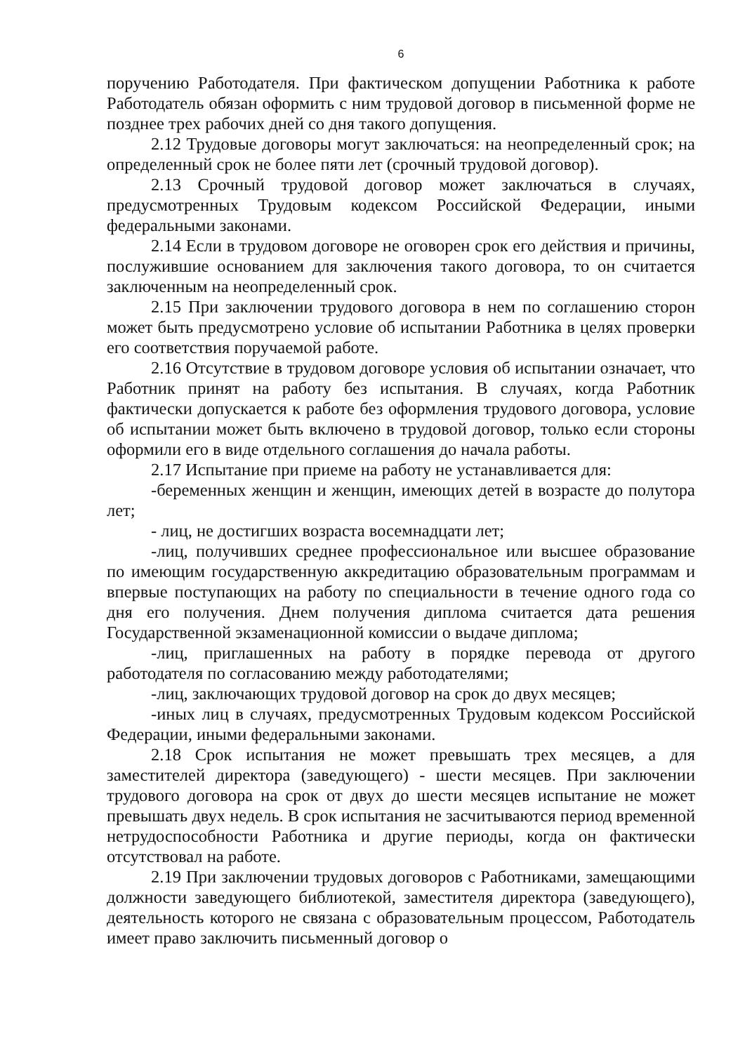6
поручению Работодателя. При фактическом допущении Работника к работе Работодатель обязан оформить с ним трудовой договор в письменной форме не позднее трех рабочих дней со дня такого допущения.
2.12 Трудовые договоры могут заключаться: на неопределенный срок; на определенный срок не более пяти лет (срочный трудовой договор).
2.13 Срочный трудовой договор может заключаться в случаях, предусмотренных Трудовым кодексом Российской Федерации, иными федеральными законами.
2.14 Если в трудовом договоре не оговорен срок его действия и причины, послужившие основанием для заключения такого договора, то он считается заключенным на неопределенный срок.
2.15 При заключении трудового договора в нем по соглашению сторон может быть предусмотрено условие об испытании Работника в целях проверки его соответствия поручаемой работе.
2.16 Отсутствие в трудовом договоре условия об испытании означает, что Работник принят на работу без испытания. В случаях, когда Работник фактически допускается к работе без оформления трудового договора, условие об испытании может быть включено в трудовой договор, только если стороны оформили его в виде отдельного соглашения до начала работы.
2.17 Испытание при приеме на работу не устанавливается для:
-беременных женщин и женщин, имеющих детей в возрасте до полутора лет;
- лиц, не достигших возраста восемнадцати лет;
-лиц, получивших среднее профессиональное или высшее образование по имеющим государственную аккредитацию образовательным программам и впервые поступающих на работу по специальности в течение одного года со дня его получения. Днем получения диплома считается дата решения Государственной экзаменационной комиссии о выдаче диплома;
-лиц, приглашенных на работу в порядке перевода от другого работодателя по согласованию между работодателями;
-лиц, заключающих трудовой договор на срок до двух месяцев;
-иных лиц в случаях, предусмотренных Трудовым кодексом Российской Федерации, иными федеральными законами.
2.18 Срок испытания не может превышать трех месяцев, а для заместителей директора (заведующего) - шести месяцев. При заключении трудового договора на срок от двух до шести месяцев испытание не может превышать двух недель. В срок испытания не засчитываются период временной нетрудоспособности Работника и другие периоды, когда он фактически отсутствовал на работе.
2.19 При заключении трудовых договоров с Работниками, замещающими должности заведующего библиотекой, заместителя директора (заведующего), деятельность которого не связана с образовательным процессом, Работодатель имеет право заключить письменный договор о